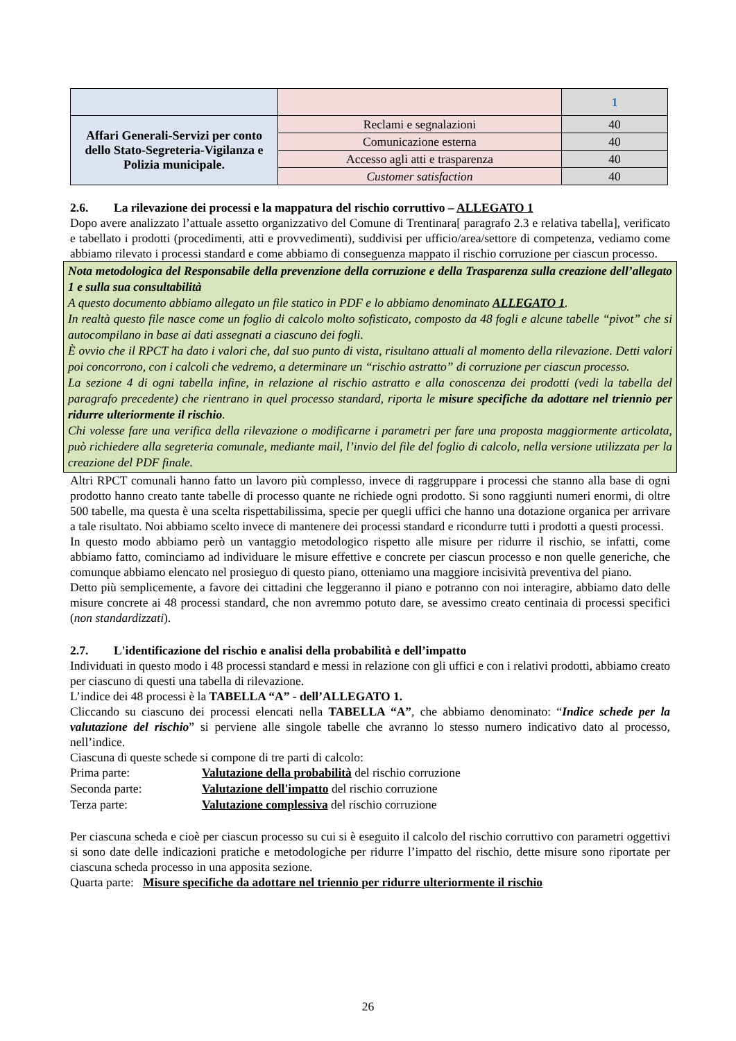| | | 1 |
| Affari Generali-Servizi per conto dello Stato-Segreteria-Vigilanza e Polizia municipale. | Reclami e segnalazioni | 40 |
| | Comunicazione esterna | 40 |
| | Accesso agli atti e trasparenza | 40 |
| | Customer satisfaction | 40 |
2.6. La rilevazione dei processi e la mappatura del rischio corruttivo – ALLEGATO 1
Dopo avere analizzato l’attuale assetto organizzativo del Comune di Trentinara[ paragrafo 2.3 e relativa tabella], verificato e tabellato i prodotti (procedimenti, atti e provvedimenti), suddivisi per ufficio/area/settore di competenza, vediamo come abbiamo rilevato i processi standard e come abbiamo di conseguenza mappato il rischio corruzione per ciascun processo.
Nota metodologica del Responsabile della prevenzione della corruzione e della Trasparenza sulla creazione dell’allegato 1 e sulla sua consultabilità
A questo documento abbiamo allegato un file statico in PDF e lo abbiamo denominato ALLEGATO 1.
In realtà questo file nasce come un foglio di calcolo molto sofisticato, composto da 48 fogli e alcune tabelle “pivot” che si autocompilano in base ai dati assegnati a ciascuno dei fogli.
È ovvio che il RPCT ha dato i valori che, dal suo punto di vista, risultano attuali al momento della rilevazione. Detti valori poi concorrono, con i calcoli che vedremo, a determinare un “rischio astratto” di corruzione per ciascun processo.
La sezione 4 di ogni tabella infine, in relazione al rischio astratto e alla conoscenza dei prodotti (vedi la tabella del paragrafo precedente) che rientrano in quel processo standard, riporta le misure specifiche da adottare nel triennio per ridurre ulteriormente il rischio.
Chi volesse fare una verifica della rilevazione o modificarne i parametri per fare una proposta maggiormente articolata, può richiedere alla segreteria comunale, mediante mail, l’invio del file del foglio di calcolo, nella versione utilizzata per la creazione del PDF finale.
Altri RPCT comunali hanno fatto un lavoro più complesso, invece di raggruppare i processi che stanno alla base di ogni prodotto hanno creato tante tabelle di processo quante ne richiede ogni prodotto. Si sono raggiunti numeri enormi, di oltre 500 tabelle, ma questa è una scelta rispettabilissima, specie per quegli uffici che hanno una dotazione organica per arrivare a tale risultato. Noi abbiamo scelto invece di mantenere dei processi standard e ricondurre tutti i prodotti a questi processi.
In questo modo abbiamo però un vantaggio metodologico rispetto alle misure per ridurre il rischio, se infatti, come abbiamo fatto, cominciamo ad individuare le misure effettive e concrete per ciascun processo e non quelle generiche, che comunque abbiamo elencato nel prosieguo di questo piano, otteniamo una maggiore incisività preventiva del piano.
Detto più semplicemente, a favore dei cittadini che leggeranno il piano e potranno con noi interagire, abbiamo dato delle misure concrete ai 48 processi standard, che non avremmo potuto dare, se avessimo creato centinaia di processi specifici (non standardizzati).
2.7. L'identificazione del rischio e analisi della probabilità e dell’impatto
Individuati in questo modo i 48 processi standard e messi in relazione con gli uffici e con i relativi prodotti, abbiamo creato per ciascuno di questi una tabella di rilevazione.
L’indice dei 48 processi è la TABELLA “A” - dell’ALLEGATO 1.
Cliccando su ciascuno dei processi elencati nella TABELLA “A”, che abbiamo denominato: “Indice schede per la valutazione del rischio” si perviene alle singole tabelle che avranno lo stesso numero indicativo dato al processo, nell’indice.
Ciascuna di queste schede si compone di tre parti di calcolo:
Prima parte: Valutazione della probabilità del rischio corruzione
Seconda parte: Valutazione dell'impatto del rischio corruzione
Terza parte: Valutazione complessiva del rischio corruzione
Per ciascuna scheda e cioè per ciascun processo su cui si è eseguito il calcolo del rischio corruttivo con parametri oggettivi si sono date delle indicazioni pratiche e metodologiche per ridurre l’impatto del rischio, dette misure sono riportate per ciascuna scheda processo in una apposita sezione.
Quarta parte: Misure specifiche da adottare nel triennio per ridurre ulteriormente il rischio
26